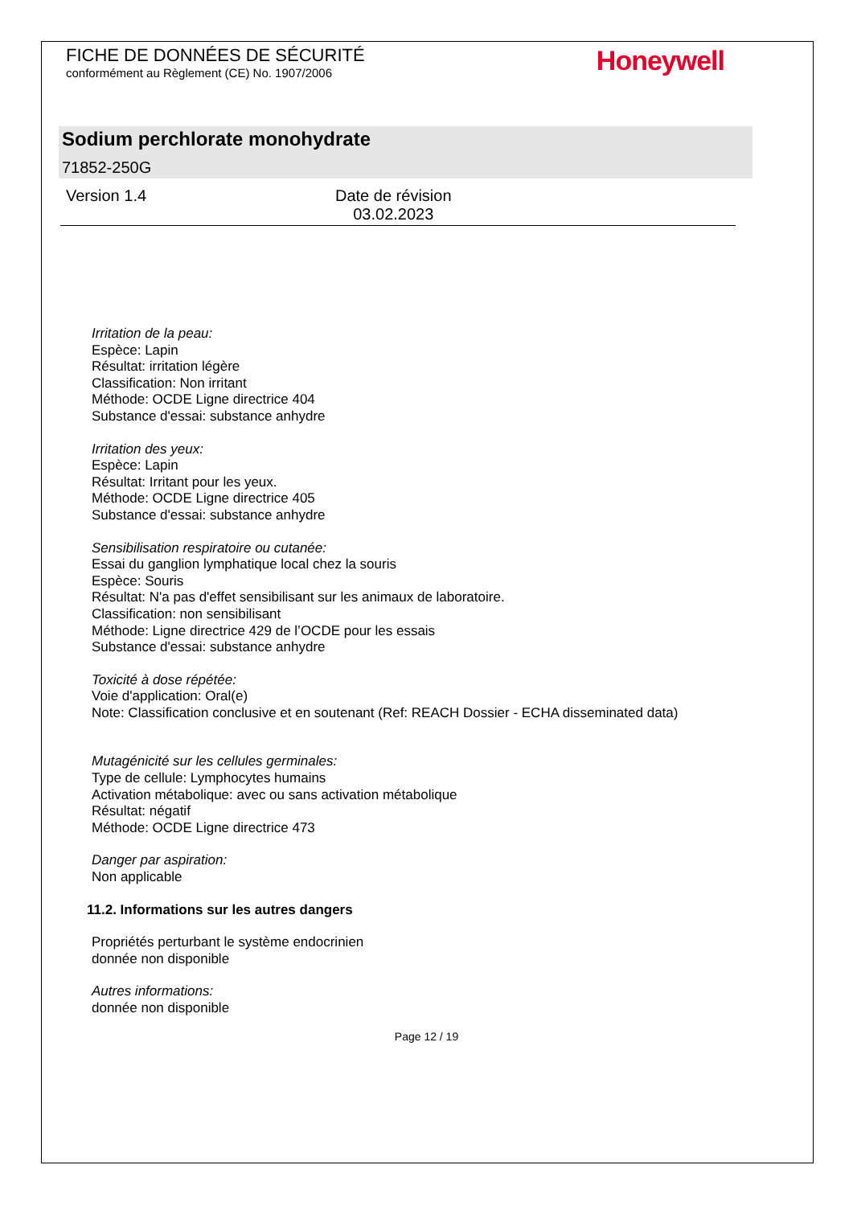FICHE DE DONNÉES DE SÉCURITÉ
conformément au Règlement (CE) No. 1907/2006
Honeywell
Sodium perchlorate monohydrate
71852-250G
Version 1.4 Date de révision
03.02.2023
Irritation de la peau:
Espèce: Lapin
Résultat: irritation légère
Classification: Non irritant
Méthode: OCDE Ligne directrice 404
Substance d'essai: substance anhydre
Irritation des yeux:
Espèce: Lapin
Résultat: Irritant pour les yeux.
Méthode: OCDE Ligne directrice 405
Substance d'essai: substance anhydre
Sensibilisation respiratoire ou cutanée:
Essai du ganglion lymphatique local chez la souris
Espèce: Souris
Résultat: N'a pas d'effet sensibilisant sur les animaux de laboratoire.
Classification: non sensibilisant
Méthode: Ligne directrice 429 de l’OCDE pour les essais
Substance d'essai: substance anhydre
Toxicité à dose répétée:
Voie d'application: Oral(e)
Note: Classification conclusive et en soutenant (Ref: REACH Dossier - ECHA disseminated data)
Mutagénicité sur les cellules germinales:
Type de cellule: Lymphocytes humains
Activation métabolique: avec ou sans activation métabolique
Résultat: négatif
Méthode: OCDE Ligne directrice 473
Danger par aspiration:
Non applicable
11.2. Informations sur les autres dangers
Propriétés perturbant le système endocrinien
donnée non disponible
Autres informations:
donnée non disponible
Page 12 / 19